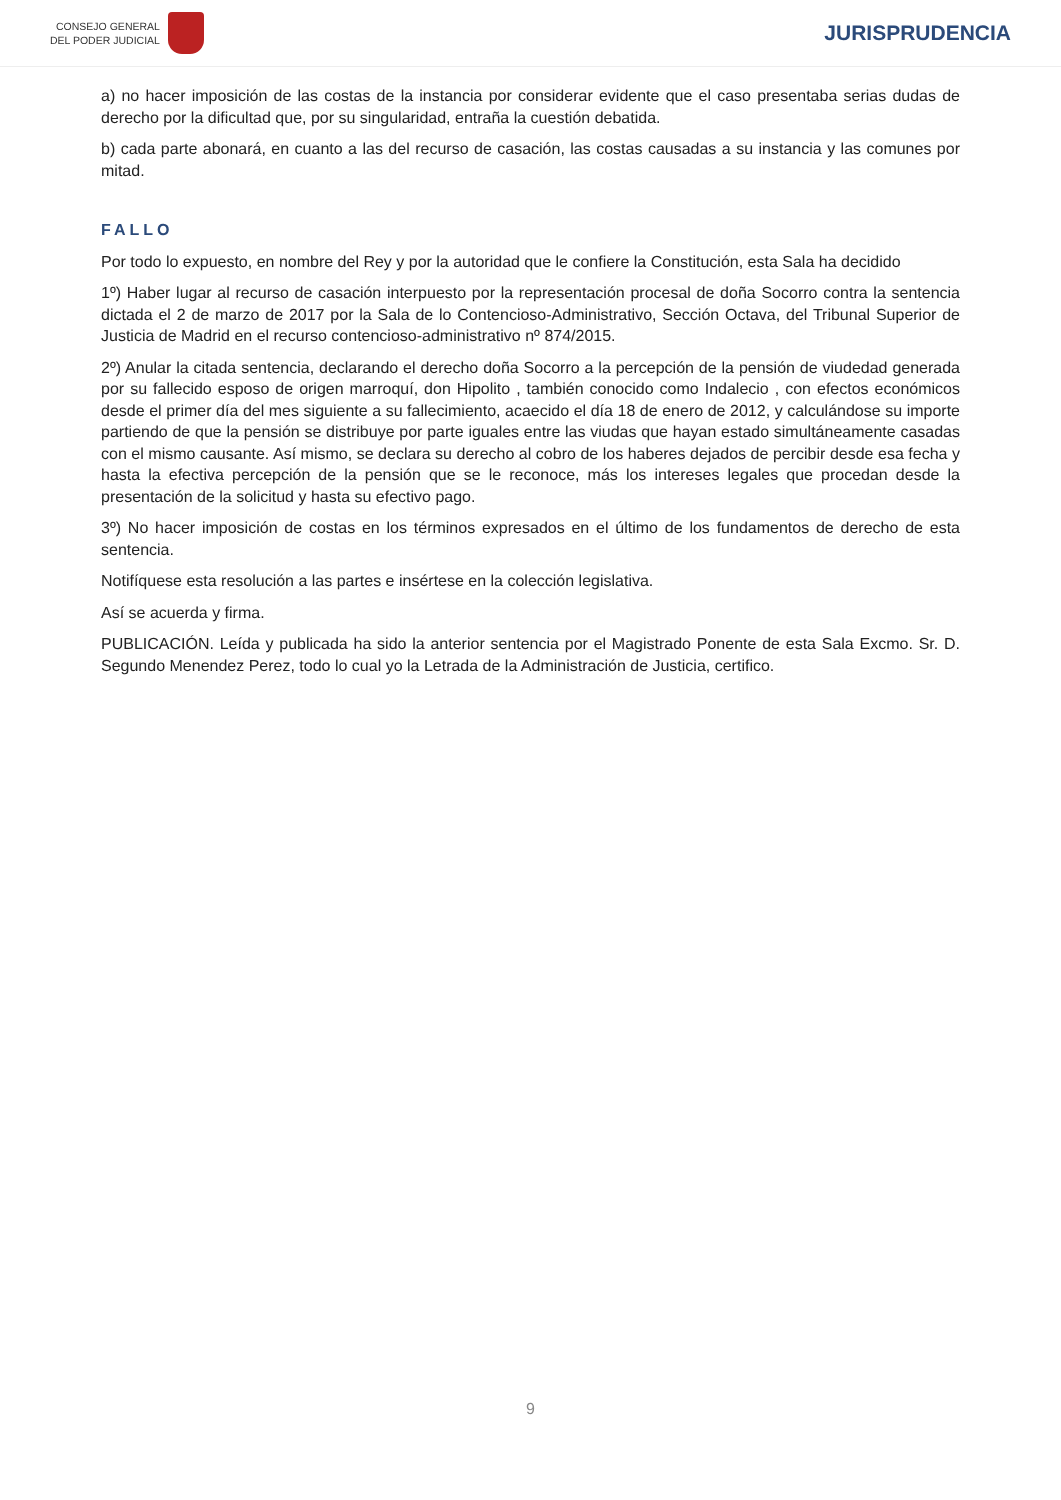CONSEJO GENERAL
DEL PODER JUDICIAL
JURISPRUDENCIA
a) no hacer imposición de las costas de la instancia por considerar evidente que el caso presentaba serias dudas de derecho por la dificultad que, por su singularidad, entraña la cuestión debatida.
b) cada parte abonará, en cuanto a las del recurso de casación, las costas causadas a su instancia y las comunes por mitad.
FALLO
Por todo lo expuesto, en nombre del Rey y por la autoridad que le confiere la Constitución, esta Sala ha decidido
1º) Haber lugar al recurso de casación interpuesto por la representación procesal de doña Socorro contra la sentencia dictada el 2 de marzo de 2017 por la Sala de lo Contencioso-Administrativo, Sección Octava, del Tribunal Superior de Justicia de Madrid en el recurso contencioso-administrativo nº 874/2015.
2º) Anular la citada sentencia, declarando el derecho doña Socorro a la percepción de la pensión de viudedad generada por su fallecido esposo de origen marroquí, don Hipolito , también conocido como Indalecio , con efectos económicos desde el primer día del mes siguiente a su fallecimiento, acaecido el día 18 de enero de 2012, y calculándose su importe partiendo de que la pensión se distribuye por parte iguales entre las viudas que hayan estado simultáneamente casadas con el mismo causante. Así mismo, se declara su derecho al cobro de los haberes dejados de percibir desde esa fecha y hasta la efectiva percepción de la pensión que se le reconoce, más los intereses legales que procedan desde la presentación de la solicitud y hasta su efectivo pago.
3º) No hacer imposición de costas en los términos expresados en el último de los fundamentos de derecho de esta sentencia.
Notifíquese esta resolución a las partes e insértese en la colección legislativa.
Así se acuerda y firma.
PUBLICACIÓN. Leída y publicada ha sido la anterior sentencia por el Magistrado Ponente de esta Sala Excmo. Sr. D. Segundo Menendez Perez, todo lo cual yo la Letrada de la Administración de Justicia, certifico.
9